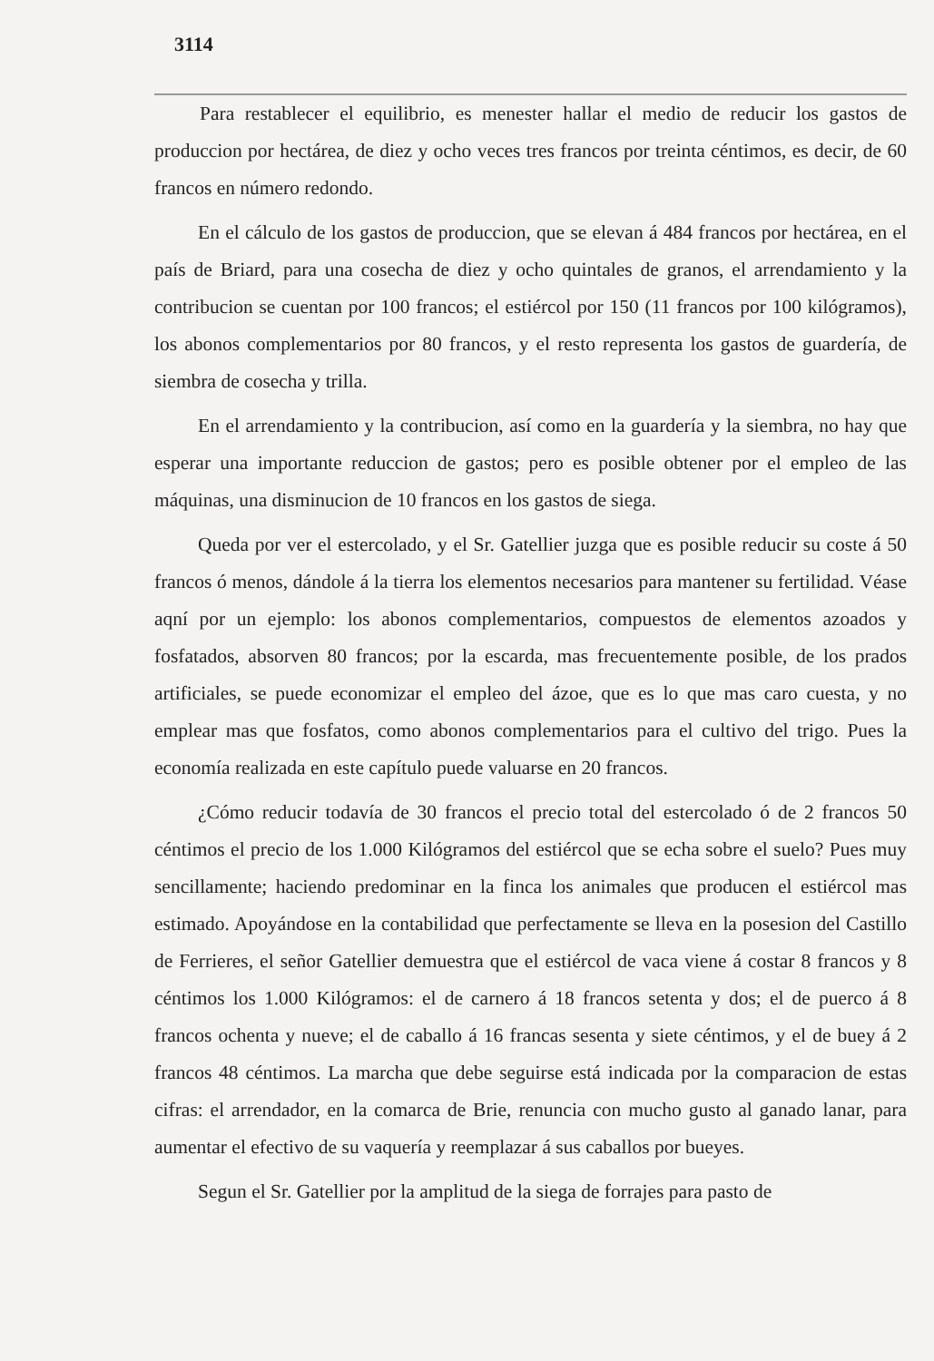3114
Para restablecer el equilibrio, es menester hallar el medio de reducir los gastos de produccion por hectárea, de diez y ocho veces tres francos por treinta céntimos, es decir, de 60 francos en número redondo.
En el cálculo de los gastos de produccion, que se elevan á 484 francos por hectárea, en el país de Briard, para una cosecha de diez y ocho quintales de granos, el arrendamiento y la contribucion se cuentan por 100 francos; el estiércol por 150 (11 francos por 100 kilógramos), los abonos complementarios por 80 francos, y el resto representa los gastos de guardería, de siembra de cosecha y trilla.
En el arrendamiento y la contribucion, así como en la guardería y la siembra, no hay que esperar una importante reduccion de gastos; pero es posible obtener por el empleo de las máquinas, una disminucion de 10 francos en los gastos de siega.
Queda por ver el estercolado, y el Sr. Gatellier juzga que es posible reducir su coste á 50 francos ó menos, dándole á la tierra los elementos necesarios para mantener su fertilidad. Véase aqní por un ejemplo: los abonos complementarios, compuestos de elementos azoados y fosfatados, absorven 80 francos; por la escarda, mas frecuentemente posible, de los prados artificiales, se puede economizar el empleo del ázoe, que es lo que mas caro cuesta, y no emplear mas que fosfatos, como abonos complementarios para el cultivo del trigo. Pues la economía realizada en este capítulo puede valuarse en 20 francos.
¿Cómo reducir todavía de 30 francos el precio total del estercolado ó de 2 francos 50 céntimos el precio de los 1.000 Kilógramos del estiércol que se echa sobre el suelo? Pues muy sencillamente; haciendo predominar en la finca los animales que producen el estiércol mas estimado. Apoyándose en la contabilidad que perfectamente se lleva en la posesion del Castillo de Ferrieres, el señor Gatellier demuestra que el estiércol de vaca viene á costar 8 francos y 8 céntimos los 1.000 Kilógramos: el de carnero á 18 francos setenta y dos; el de puerco á 8 francos ochenta y nueve; el de caballo á 16 francas sesenta y siete céntimos, y el de buey á 2 francos 48 céntimos. La marcha que debe seguirse está indicada por la comparacion de estas cifras: el arrendador, en la comarca de Brie, renuncia con mucho gusto al ganado lanar, para aumentar el efectivo de su vaquería y reemplazar á sus caballos por bueyes.
Segun el Sr. Gatellier por la amplitud de la siega de forrajes para pasto de